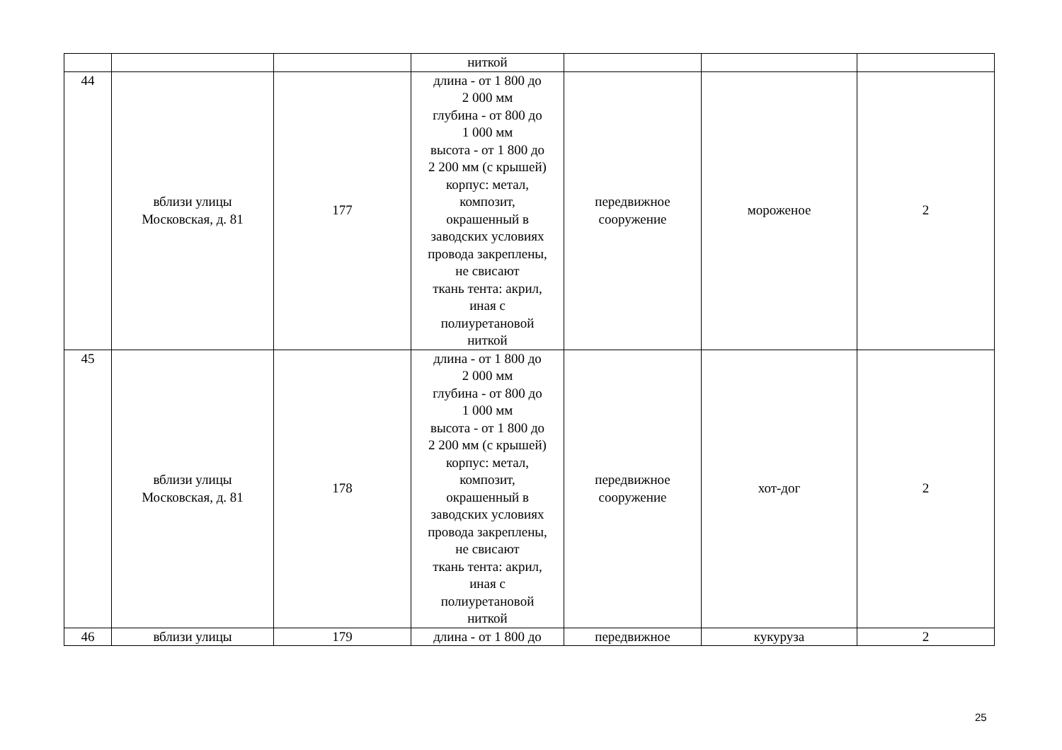| | | | ниткой | | | |
| 44 | вблизи улицы Московская, д. 81 | 177 | длина - от 1 800 до 2 000 мм глубина - от 800 до 1 000 мм высота - от 1 800 до 2 200 мм (с крышей) корпус: метал, композит, окрашенный в заводских условиях провода закреплены, не свисают ткань тента: акрил, иная с полиуретановой ниткой | передвижное сооружение | мороженое | 2 |
| 45 | вблизи улицы Московская, д. 81 | 178 | длина - от 1 800 до 2 000 мм глубина - от 800 до 1 000 мм высота - от 1 800 до 2 200 мм (с крышей) корпус: метал, композит, окрашенный в заводских условиях провода закреплены, не свисают ткань тента: акрил, иная с полиуретановой ниткой | передвижное сооружение | хот-дог | 2 |
| 46 | вблизи улицы | 179 | длина - от 1 800 до | передвижное | кукуруза | 2 |
25